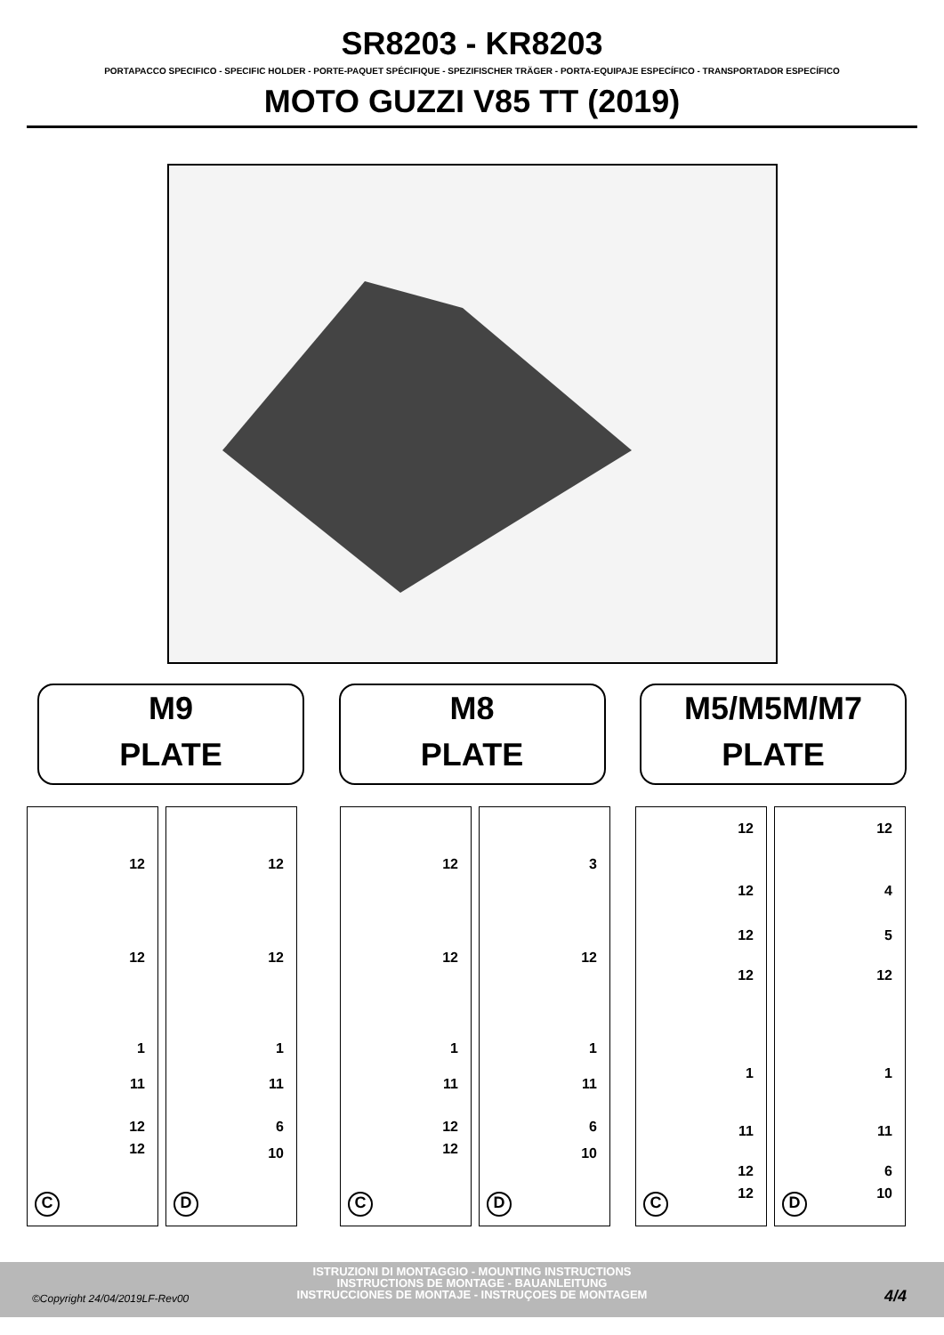SR8203 - KR8203
PORTAPACCO SPECIFICO - SPECIFIC HOLDER - PORTE-PAQUET SPÉCIFIQUE - SPEZIFISCHER TRÄGER - PORTA-EQUIPAJE ESPECÍFICO - TRANSPORTADOR ESPECÍFICO
MOTO GUZZI V85 TT (2019)
M9
PLATE
M8
PLATE
M5/M5M/M7
PLATE
12
12
1
11
12
12
C
12
12
1
11
6
10
D
12
12
1
11
12
12
C
3
12
1
11
6
10
D
12
12
12
12
1
11
12
12
C
12
4
5
12
1
11
6
10
D
ISTRUZIONI DI MONTAGGIO - MOUNTING INSTRUCTIONS
INSTRUCTIONS DE MONTAGE - BAUANLEITUNG
INSTRUCCIONES DE MONTAJE - INSTRUÇOES DE MONTAGEM
©Copyright 24/04/2019LF-Rev00 4/4